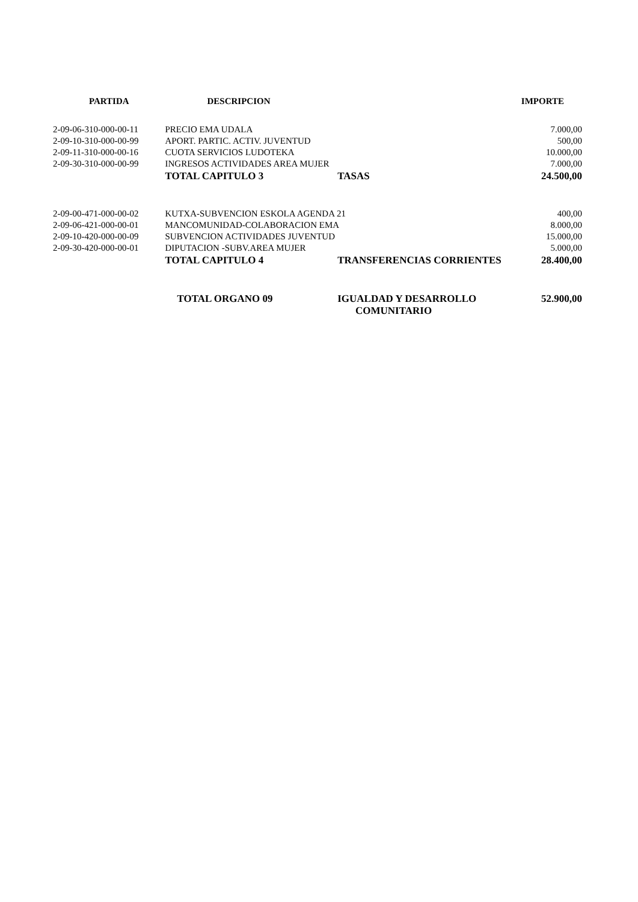| PARTIDA | DESCRIPCION | | IMPORTE |
| --- | --- | --- | --- |
| 2-09-06-310-000-00-11 | PRECIO EMA UDALA | | 7.000,00 |
| 2-09-10-310-000-00-99 | APORT. PARTIC. ACTIV. JUVENTUD | | 500,00 |
| 2-09-11-310-000-00-16 | CUOTA SERVICIOS LUDOTEKA | | 10.000,00 |
| 2-09-30-310-000-00-99 | INGRESOS ACTIVIDADES AREA MUJER | | 7.000,00 |
| | TOTAL CAPITULO 3 | TASAS | 24.500,00 |
| 2-09-00-471-000-00-02 | KUTXA-SUBVENCION ESKOLA AGENDA 21 | | 400,00 |
| 2-09-06-421-000-00-01 | MANCOMUNIDAD-COLABORACION EMA | | 8.000,00 |
| 2-09-10-420-000-00-09 | SUBVENCION ACTIVIDADES JUVENTUD | | 15.000,00 |
| 2-09-30-420-000-00-01 | DIPUTACION -SUBV.AREA MUJER | | 5.000,00 |
| | TOTAL CAPITULO 4 | TRANSFERENCIAS CORRIENTES | 28.400,00 |
| | TOTAL ORGANO 09 | IGUALDAD Y DESARROLLO COMUNITARIO | 52.900,00 |